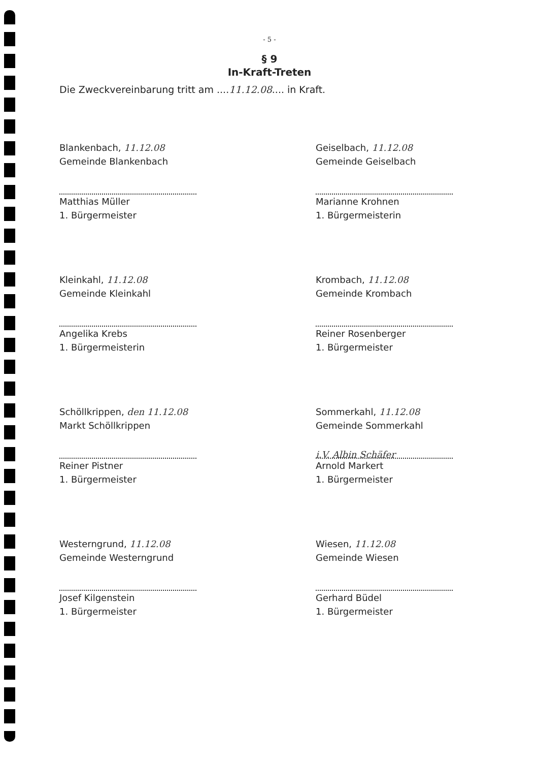- 5 -
§ 9
In-Kraft-Treten
Die Zweckvereinbarung tritt am ....11.12.08.... in Kraft.
Blankenbach, 11.12.08
Gemeinde Blankenbach
Matthias Müller
1. Bürgermeister
Geiselbach, 11.12.08
Gemeinde Geiselbach
Marianne Krohnen
1. Bürgermeisterin
Kleinkahl, 11.12.08
Gemeinde Kleinkahl
Angelika Krebs
1. Bürgermeisterin
Krombach, 11.12.08
Gemeinde Krombach
Reiner Rosenberger
1. Bürgermeister
Schöllkrippen, den 11.12.08
Markt Schöllkrippen
Reiner Pistner
1. Bürgermeister
Sommerkahl, 11.12.08
Gemeinde Sommerkahl
i.V. Albin Schäfer
Arnold Markert
1. Bürgermeister
Westerngrund, 11.12.08
Gemeinde Westerngrund
Josef Kilgenstein
1. Bürgermeister
Wiesen, 11.12.08
Gemeinde Wiesen
Gerhard Büdel
1. Bürgermeister